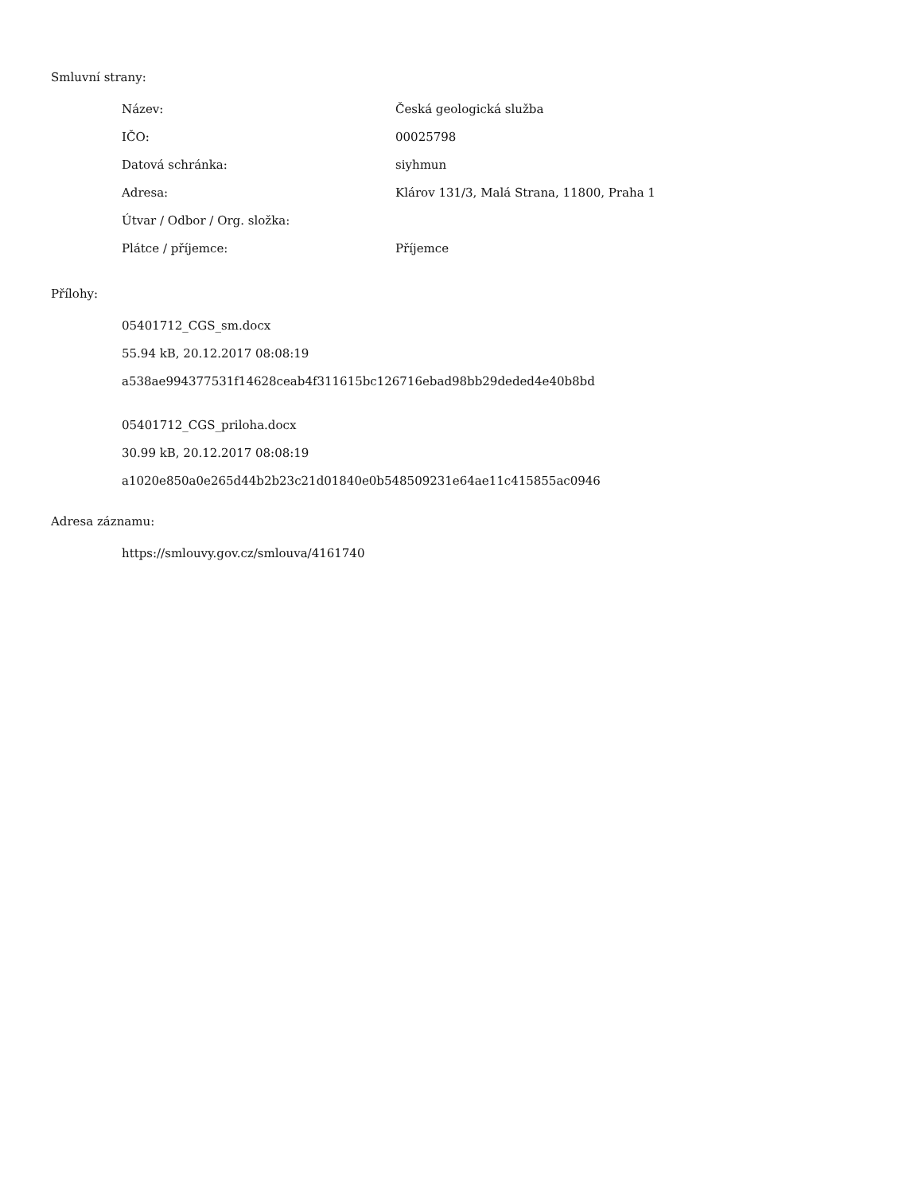Smluvní strany:
| Název: | Česká geologická služba |
| IČO: | 00025798 |
| Datová schránka: | siyhmun |
| Adresa: | Klárov 131/3, Malá Strana, 11800, Praha 1 |
| Útvar / Odbor / Org. složka: | |
| Plátce / příjemce: | Příjemce |
Přílohy:
05401712_CGS_sm.docx
55.94 kB, 20.12.2017 08:08:19
a538ae994377531f14628ceab4f311615bc126716ebad98bb29deded4e40b8bd
05401712_CGS_priloha.docx
30.99 kB, 20.12.2017 08:08:19
a1020e850a0e265d44b2b23c21d01840e0b548509231e64ae11c415855ac0946
Adresa záznamu:
https://smlouvy.gov.cz/smlouva/4161740